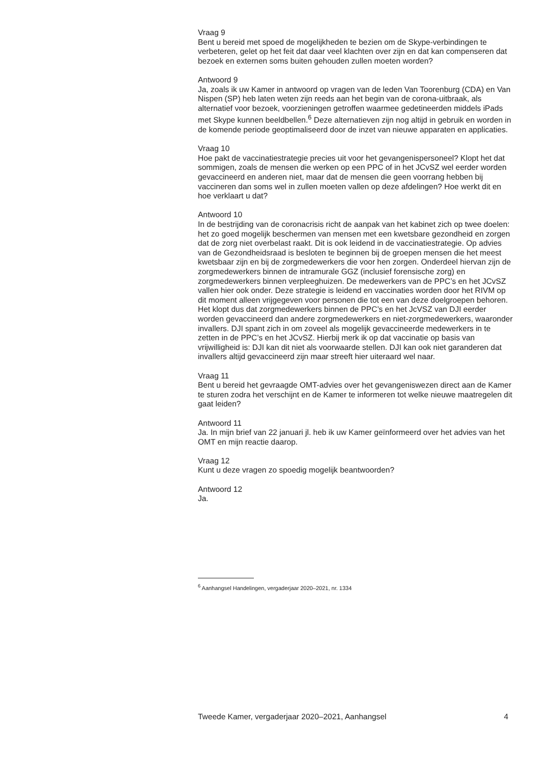Vraag 9
Bent u bereid met spoed de mogelijkheden te bezien om de Skype-verbindingen te verbeteren, gelet op het feit dat daar veel klachten over zijn en dat kan compenseren dat bezoek en externen soms buiten gehouden zullen moeten worden?
Antwoord 9
Ja, zoals ik uw Kamer in antwoord op vragen van de leden Van Toorenburg (CDA) en Van Nispen (SP) heb laten weten zijn reeds aan het begin van de corona-uitbraak, als alternatief voor bezoek, voorzieningen getroffen waarmee gedetineerden middels iPads met Skype kunnen beeldbellen.<sup>6</sup> Deze alternatieven zijn nog altijd in gebruik en worden in de komende periode geoptimaliseerd door de inzet van nieuwe apparaten en applicaties.
Vraag 10
Hoe pakt de vaccinatiestrategie precies uit voor het gevangenispersoneel? Klopt het dat sommigen, zoals de mensen die werken op een PPC of in het JCvSZ wel eerder worden gevaccineerd en anderen niet, maar dat de mensen die geen voorrang hebben bij vaccineren dan soms wel in zullen moeten vallen op deze afdelingen? Hoe werkt dit en hoe verklaart u dat?
Antwoord 10
In de bestrijding van de coronacrisis richt de aanpak van het kabinet zich op twee doelen: het zo goed mogelijk beschermen van mensen met een kwetsbare gezondheid en zorgen dat de zorg niet overbelast raakt. Dit is ook leidend in de vaccinatiestrategie. Op advies van de Gezondheidsraad is besloten te beginnen bij de groepen mensen die het meest kwetsbaar zijn en bij de zorgmedewerkers die voor hen zorgen. Onderdeel hiervan zijn de zorgmedewerkers binnen de intramurale GGZ (inclusief forensische zorg) en zorgmedewerkers binnen verpleeghuizen. De medewerkers van de PPC’s en het JCvSZ vallen hier ook onder. Deze strategie is leidend en vaccinaties worden door het RIVM op dit moment alleen vrijgegeven voor personen die tot een van deze doelgroepen behoren.
Het klopt dus dat zorgmedewerkers binnen de PPC’s en het JcVSZ van DJI eerder worden gevaccineerd dan andere zorgmedewerkers en niet-zorgmedewerkers, waaronder invallers. DJI spant zich in om zoveel als mogelijk gevaccineerde medewerkers in te zetten in de PPC’s en het JCvSZ. Hierbij merk ik op dat vaccinatie op basis van vrijwilligheid is: DJI kan dit niet als voorwaarde stellen. DJI kan ook niet garanderen dat invallers altijd gevaccineerd zijn maar streeft hier uiteraard wel naar.
Vraag 11
Bent u bereid het gevraagde OMT-advies over het gevangeniswezen direct aan de Kamer te sturen zodra het verschijnt en de Kamer te informeren tot welke nieuwe maatregelen dit gaat leiden?
Antwoord 11
Ja. In mijn brief van 22 januari jl. heb ik uw Kamer geïnformeerd over het advies van het OMT en mijn reactie daarop.
Vraag 12
Kunt u deze vragen zo spoedig mogelijk beantwoorden?
Antwoord 12
Ja.
<sup>6</sup> Aanhangsel Handelingen, vergaderjaar 2020–2021, nr. 1334
Tweede Kamer, vergaderjaar 2020–2021, Aanhangsel 4